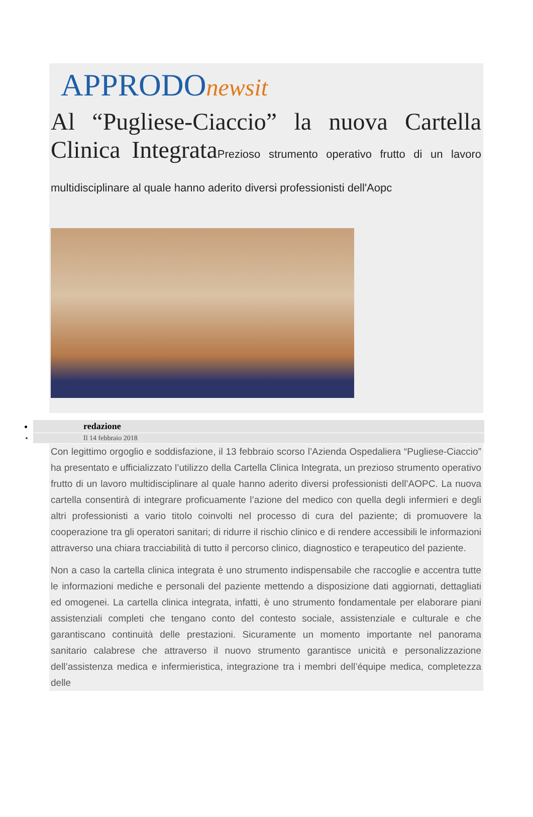APPRODOnewsit
Al “Pugliese-Ciaccio” la nuova Cartella Clinica IntegrataPrezioso strumento operativo frutto di un lavoro multidisciplinare al quale hanno aderito diversi professionisti dell'Aopc
redazione
Il 14 febbraio 2018
Con legittimo orgoglio e soddisfazione, il 13 febbraio scorso l’Azienda Ospedaliera “Pugliese-Ciaccio” ha presentato e ufficializzato l’utilizzo della Cartella Clinica Integrata, un prezioso strumento operativo frutto di un lavoro multidisciplinare al quale hanno aderito diversi professionisti dell’AOPC. La nuova cartella consentirà di integrare proficuamente l’azione del medico con quella degli infermieri e degli altri professionisti a vario titolo coinvolti nel processo di cura del paziente; di promuovere la cooperazione tra gli operatori sanitari; di ridurre il rischio clinico e di rendere accessibili le informazioni attraverso una chiara tracciabilità di tutto il percorso clinico, diagnostico e terapeutico del paziente.
Non a caso la cartella clinica integrata è uno strumento indispensabile che raccoglie e accentra tutte le informazioni mediche e personali del paziente mettendo a disposizione dati aggiornati, dettagliati ed omogenei. La cartella clinica integrata, infatti, è uno strumento fondamentale per elaborare piani assistenziali completi che tengano conto del contesto sociale, assistenziale e culturale e che garantiscano continuità delle prestazioni. Sicuramente un momento importante nel panorama sanitario calabrese che attraverso il nuovo strumento garantisce unicità e personalizzazione dell’assistenza medica e infermieristica, integrazione tra i membri dell’équipe medica, completezza delle